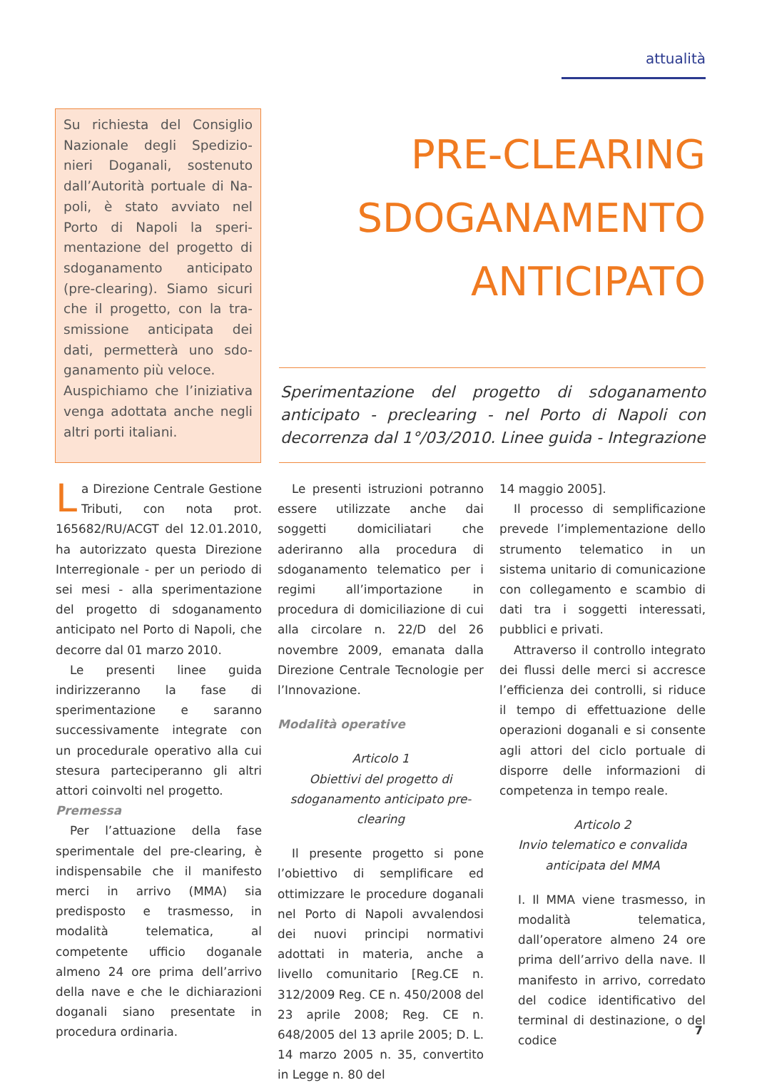attualità
Su richiesta del Consiglio Nazionale degli Spedizio-nieri Doganali, sostenuto dall’Autorità portuale di Na-poli, è stato avviato nel Porto di Napoli la speri-mentazione del progetto di sdoganamento anticipato (pre-clearing). Siamo sicuri che il progetto, con la tra-smissione anticipata dei dati, permetterà uno sdo-ganamento più veloce.
Auspichiamo che l’iniziativa venga adottata anche negli altri porti italiani.
PRE-CLEARING
SDOGANAMENTO
ANTICIPATO
Sperimentazione del progetto di sdoganamento anticipato - preclearing - nel Porto di Napoli con decorrenza dal 1°/03/2010. Linee guida - Integrazione
La Direzione Centrale Gestione Tributi, con nota prot. 165682/RU/ACGT del 12.01.2010, ha autorizzato questa Direzione Interregionale - per un periodo di sei mesi - alla sperimentazione del progetto di sdoganamento anticipato nel Porto di Napoli, che decorre dal 01 marzo 2010.
Le presenti linee guida indirizzeranno la fase di sperimentazione e saranno successivamente integrate con un procedurale operativo alla cui stesura parteciperanno gli altri attori coinvolti nel progetto.
Premessa
Per l’attuazione della fase sperimentale del pre-clearing, è indispensabile che il manifesto merci in arrivo (MMA) sia predisposto e trasmesso, in modalità telematica, al competente ufficio doganale almeno 24 ore prima dell’arrivo della nave e che le dichiarazioni doganali siano presentate in procedura ordinaria.
Le presenti istruzioni potranno essere utilizzate anche dai soggetti domiciliatari che aderiranno alla procedura di sdoganamento telematico per i regimi all’importazione in procedura di domiciliazione di cui alla circolare n. 22/D del 26 novembre 2009, emanata dalla Direzione Centrale Tecnologie per l’Innovazione.
Modalità operative
Articolo 1
Obiettivi del progetto di sdoganamento anticipato pre-clearing
Il presente progetto si pone l’obiettivo di semplificare ed ottimizzare le procedure doganali nel Porto di Napoli avvalendosi dei nuovi principi normativi adottati in materia, anche a livello comunitario [Reg.CE n. 312/2009 Reg. CE n. 450/2008 del 23 aprile 2008; Reg. CE n. 648/2005 del 13 aprile 2005; D. L. 14 marzo 2005 n. 35, convertito in Legge n. 80 del
14 maggio 2005].
Il processo di semplificazione prevede l’implementazione dello strumento telematico in un sistema unitario di comunicazione con collegamento e scambio di dati tra i soggetti interessati, pubblici e privati.
Attraverso il controllo integrato dei flussi delle merci si accresce l’efficienza dei controlli, si riduce il tempo di effettuazione delle operazioni doganali e si consente agli attori del ciclo portuale di disporre delle informazioni di competenza in tempo reale.
Articolo 2
Invio telematico e convalida anticipata del MMA
I. Il MMA viene trasmesso, in modalità telematica, dall’operatore almeno 24 ore prima dell’arrivo della nave. Il manifesto in arrivo, corredato del codice identificativo del terminal di destinazione, o del codice
7